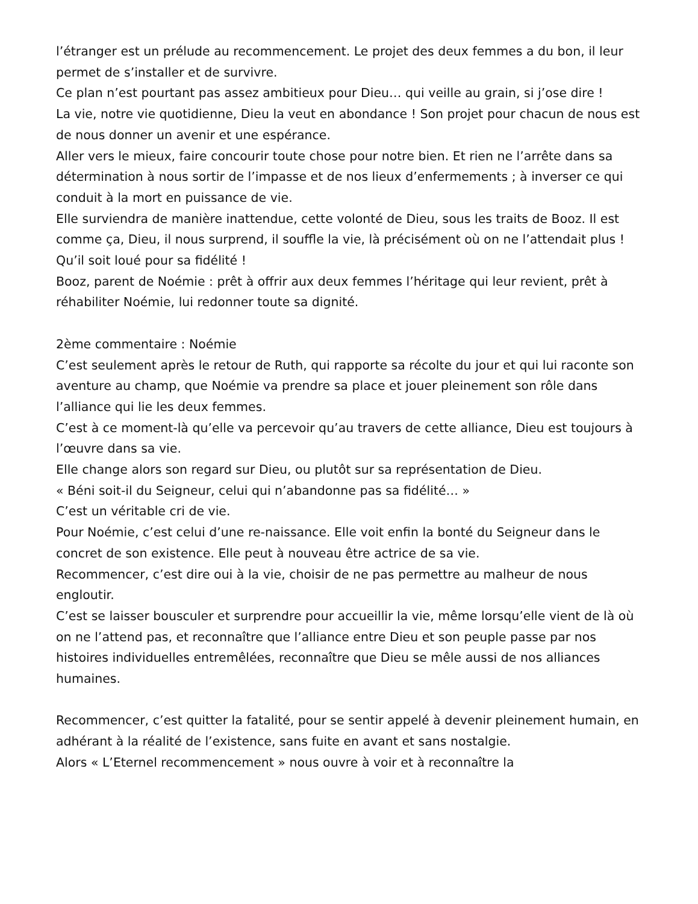l’étranger est un prélude au recommencement. Le projet des deux femmes a du bon, il leur permet de s’installer et de survivre.
Ce plan n’est pourtant pas assez ambitieux pour Dieu… qui veille au grain, si j’ose dire !
La vie, notre vie quotidienne, Dieu la veut en abondance ! Son projet pour chacun de nous est de nous donner un avenir et une espérance.
Aller vers le mieux, faire concourir toute chose pour notre bien. Et rien ne l’arrête dans sa détermination à nous sortir de l’impasse et de nos lieux d’enfermements ; à inverser ce qui conduit à la mort en puissance de vie.
Elle surviendra de manière inattendue, cette volonté de Dieu, sous les traits de Booz. Il est comme ça, Dieu, il nous surprend, il souffle la vie, là précisément où on ne l’attendait plus ! Qu’il soit loué pour sa fidélité !
Booz, parent de Noémie : prêt à offrir aux deux femmes l’héritage qui leur revient, prêt à réhabiliter Noémie, lui redonner toute sa dignité.
2ème commentaire : Noémie
C’est seulement après le retour de Ruth, qui rapporte sa récolte du jour et qui lui raconte son aventure au champ, que Noémie va prendre sa place et jouer pleinement son rôle dans l’alliance qui lie les deux femmes.
C’est à ce moment-là qu’elle va percevoir qu’au travers de cette alliance, Dieu est toujours à l’œuvre dans sa vie.
Elle change alors son regard sur Dieu, ou plutôt sur sa représentation de Dieu.
« Béni soit-il du Seigneur, celui qui n’abandonne pas sa fidélité… »
C’est un véritable cri de vie.
Pour Noémie, c’est celui d’une re-naissance. Elle voit enfin la bonté du Seigneur dans le concret de son existence. Elle peut à nouveau être actrice de sa vie.
Recommencer, c’est dire oui à la vie, choisir de ne pas permettre au malheur de nous engloutir.
C’est se laisser bousculer et surprendre pour accueillir la vie, même lorsqu’elle vient de là où on ne l’attend pas, et reconnaître que l’alliance entre Dieu et son peuple passe par nos histoires individuelles entremêlées, reconnaître que Dieu se mêle aussi de nos alliances humaines.
Recommencer, c’est quitter la fatalité, pour se sentir appelé à devenir pleinement humain, en adhérant à la réalité de l’existence, sans fuite en avant et sans nostalgie.
Alors « L’Eternel recommencement » nous ouvre à voir et à reconnaître la